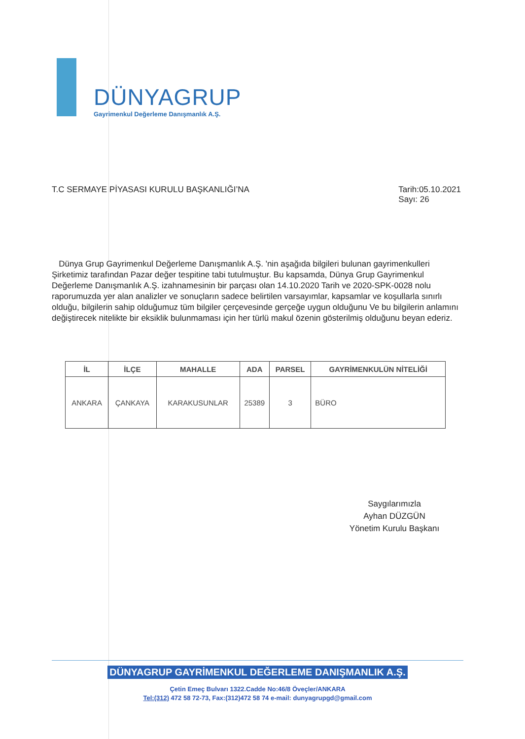DÜNYAGRUP
Gayrimenkul Değerleme Danışmanlık A.Ş.
T.C SERMAYE PİYASASI KURULU BAŞKANLIĞI’NA
Tarih:05.10.2021
Sayı: 26
Dünya Grup Gayrimenkul Değerleme Danışmanlık A.Ş. 'nin aşağıda bilgileri bulunan gayrimenkulleri Şirketimiz tarafından Pazar değer tespitine tabi tutulmuştur. Bu kapsamda, Dünya Grup Gayrimenkul Değerleme Danışmanlık A.Ş. izahnamesinin bir parçası olan 14.10.2020 Tarih ve 2020-SPK-0028 nolu raporumuzda yer alan analizler ve sonuçların sadece belirtilen varsayımlar, kapsamlar ve koşullarla sınırlı olduğu, bilgilerin sahip olduğumuz tüm bilgiler çerçevesinde gerçeğe uygun olduğunu Ve bu bilgilerin anlamını değiştirecek nitelikte bir eksiklik bulunmaması için her türlü makul özenin gösterilmiş olduğunu beyan ederiz.
| İL | İLÇE | MAHALLE | ADA | PARSEL | GAYRİMENKULÜN NİTELİĞİ |
| --- | --- | --- | --- | --- | --- |
| ANKARA | ÇANKAYA | KARAKUSUNLAR | 25389 | 3 | BÜRO |
Saygılarımızla
Ayhan DÜZGÜN
Yönetim Kurulu Başkanı
DÜNYAGRUP GAYRİMENKUL DEĞERLEME DANIŞMANLIK A.Ş.
Çetin Emeç Bulvarı 1322.Cadde No:46/8 Öveçler/ANKARA
Tel:(312) 472 58 72-73, Fax:(312)472 58 74 e-mail: dunyagrupgd@gmail.com